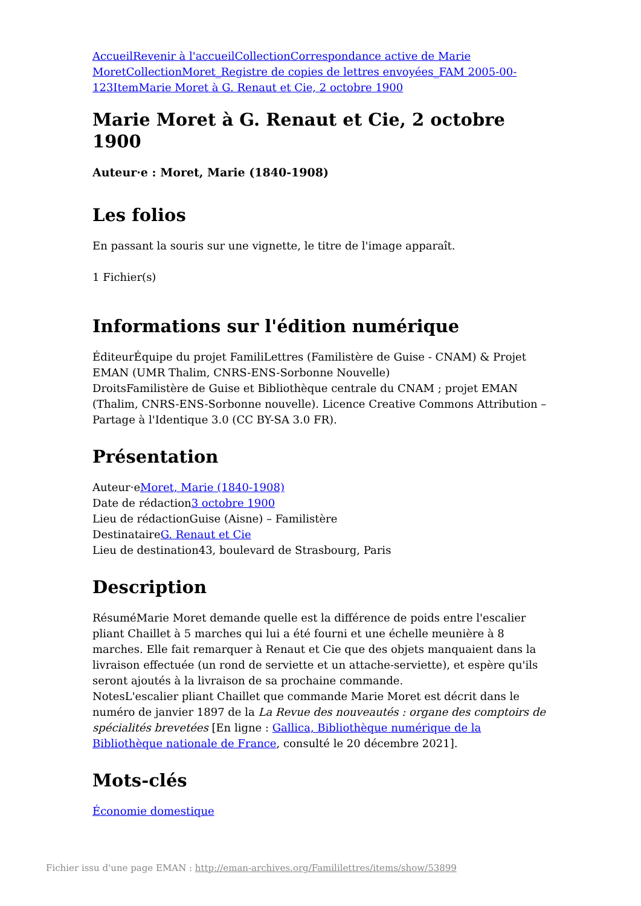Accueil Revenir à l'accueil Collection Correspondance active de Marie Moret Collection Moret_Registre de copies de lettres envoyées_FAM 2005-00-123 Item Marie Moret à G. Renaut et Cie, 2 octobre 1900
Marie Moret à G. Renaut et Cie, 2 octobre 1900
Auteur·e : Moret, Marie (1840-1908)
Les folios
En passant la souris sur une vignette, le titre de l'image apparaît.
1 Fichier(s)
Informations sur l'édition numérique
ÉditeurÉquipe du projet FamiliLettres (Familistère de Guise - CNAM) & Projet EMAN (UMR Thalim, CNRS-ENS-Sorbonne Nouvelle)
DroitsFamilistère de Guise et Bibliothèque centrale du CNAM ; projet EMAN (Thalim, CNRS-ENS-Sorbonne nouvelle). Licence Creative Commons Attribution – Partage à l'Identique 3.0 (CC BY-SA 3.0 FR).
Présentation
Auteur·eMoret, Marie (1840-1908)
Date de rédaction3 octobre 1900
Lieu de rédactionGuise (Aisne) – Familistère
DestinataireG. Renaut et Cie
Lieu de destination43, boulevard de Strasbourg, Paris
Description
RésuméMarie Moret demande quelle est la différence de poids entre l'escalier pliant Chaillet à 5 marches qui lui a été fourni et une échelle meunière à 8 marches. Elle fait remarquer à Renaut et Cie que des objets manquaient dans la livraison effectuée (un rond de serviette et un attache-serviette), et espère qu'ils seront ajoutés à la livraison de sa prochaine commande.
NotesL'escalier pliant Chaillet que commande Marie Moret est décrit dans le numéro de janvier 1897 de la La Revue des nouveautés : organe des comptoirs de spécialités brevetées [En ligne : Gallica, Bibliothèque numérique de la Bibliothèque nationale de France, consulté le 20 décembre 2021].
Mots-clés
Économie domestique
Fichier issu d'une page EMAN : http://eman-archives.org/Famililettres/items/show/53899